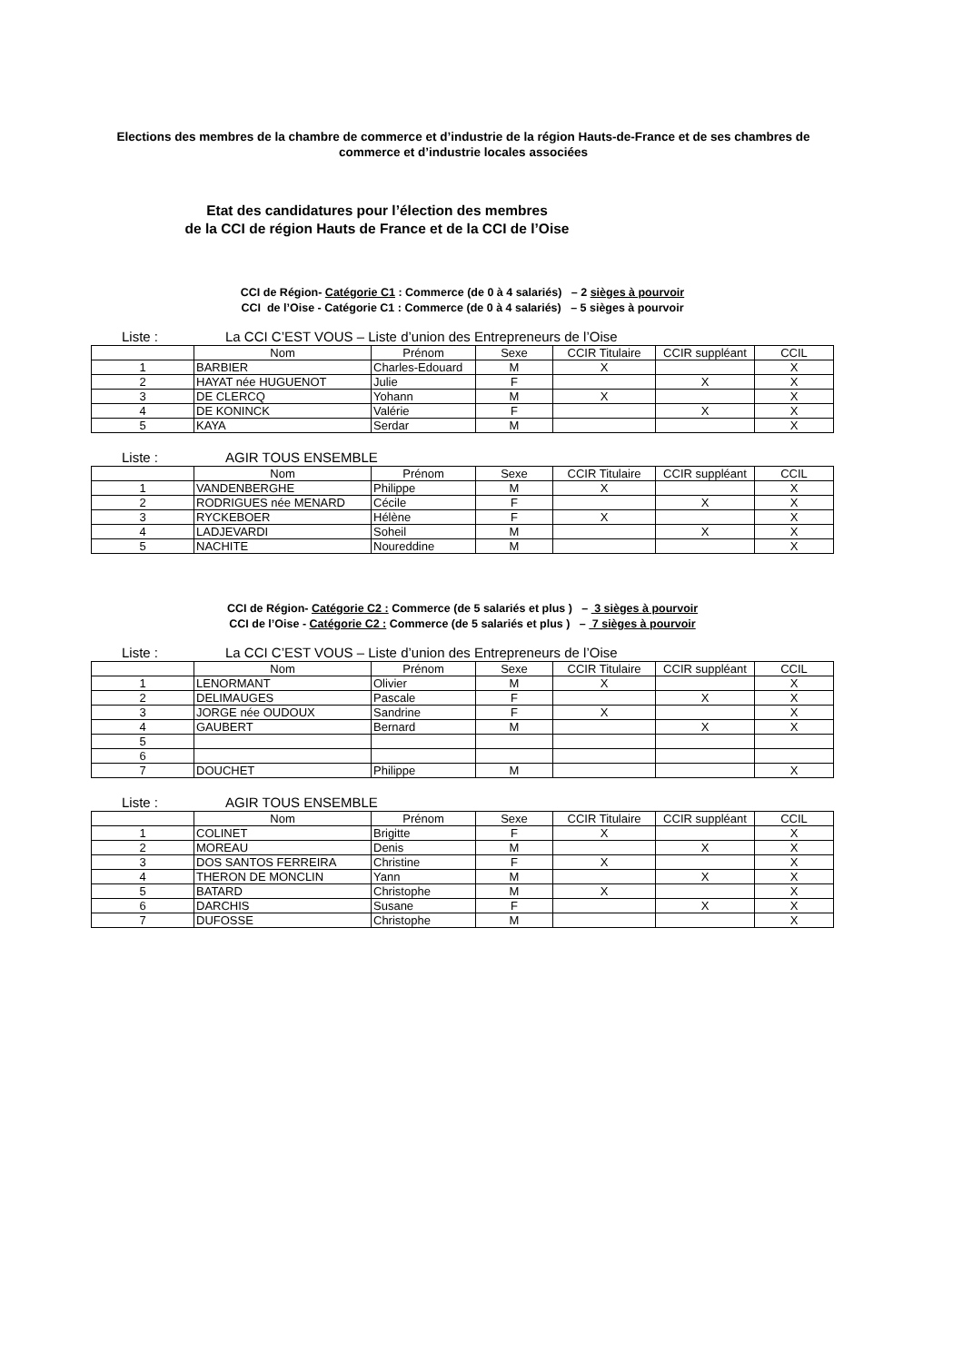Elections des membres de la chambre de commerce et d’industrie de la région Hauts-de-France et de ses chambres de commerce et d’industrie locales associées
Etat des candidatures pour l’élection des membres
de la CCI de région Hauts de France et de la CCI de l’Oise
CCI de Région- Catégorie C1 : Commerce (de 0 à 4 salariés) – 2 sièges à pourvoir
CCI de l’Oise - Catégorie C1 : Commerce (de 0 à 4 salariés) – 5 sièges à pourvoir
Liste : La CCI C’EST VOUS – Liste d’union des Entrepreneurs de l’Oise
| | Nom | Prénom | Sexe | CCIR Titulaire | CCIR suppléant | CCIL |
| 1 | BARBIER | Charles-Edouard | M | X | | X |
| 2 | HAYAT née HUGUENOT | Julie | F | | X | X |
| 3 | DE CLERCQ | Yohann | M | X | | X |
| 4 | DE KONINCK | Valérie | F | | X | X |
| 5 | KAYA | Serdar | M | | | X |
Liste : AGIR TOUS ENSEMBLE
| | Nom | Prénom | Sexe | CCIR Titulaire | CCIR suppléant | CCIL |
| 1 | VANDENBERGHE | Philippe | M | X | | X |
| 2 | RODRIGUES née MENARD | Cécile | F | | X | X |
| 3 | RYCKEBOER | Hélène | F | X | | X |
| 4 | LADJEVARDI | Soheil | M | | X | X |
| 5 | NACHITE | Noureddine | M | | | X |
CCI de Région- Catégorie C2 : Commerce (de 5 salariés et plus ) – 3 sièges à pourvoir
CCI de l’Oise - Catégorie C2 : Commerce (de 5 salariés et plus ) – 7 sièges à pourvoir
Liste : La CCI C’EST VOUS – Liste d’union des Entrepreneurs de l’Oise
| | Nom | Prénom | Sexe | CCIR Titulaire | CCIR suppléant | CCIL |
| 1 | LENORMANT | Olivier | M | X | | X |
| 2 | DELIMAUGES | Pascale | F | | X | X |
| 3 | JORGE née OUDOUX | Sandrine | F | X | | X |
| 4 | GAUBERT | Bernard | M | | X | X |
| 5 | | | | | | |
| 6 | | | | | | |
| 7 | DOUCHET | Philippe | M | | | X |
Liste : AGIR TOUS ENSEMBLE
| | Nom | Prénom | Sexe | CCIR Titulaire | CCIR suppléant | CCIL |
| 1 | COLINET | Brigitte | F | X | | X |
| 2 | MOREAU | Denis | M | | X | X |
| 3 | DOS SANTOS FERREIRA | Christine | F | X | | X |
| 4 | THERON DE MONCLIN | Yann | M | | X | X |
| 5 | BATARD | Christophe | M | X | | X |
| 6 | DARCHIS | Susane | F | | X | X |
| 7 | DUFOSSE | Christophe | M | | | X |